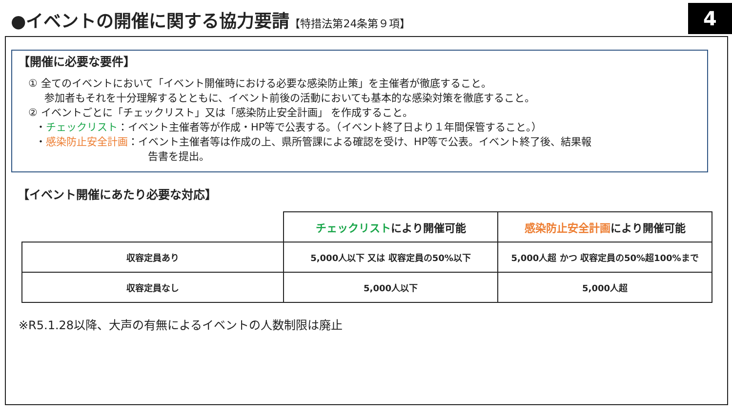●イベントの開催に関する協力要請【特措法第24条第９項】 4
【開催に必要な要件】
　① 全てのイベントにおいて「イベント開催時における必要な感染防止策」を主催者が徹底すること。
参加者もそれを十分理解するとともに、イベント前後の活動においても基本的な感染対策を徹底すること。
　② イベントごとに「チェックリスト」又は「感染防止安全計画」 を作成すること。
・チェックリスト：イベント主催者等が作成・HP等で公表する。（イベント終了日より１年間保管すること。）
・感染防止安全計画：イベント主催者等は作成の上、県所管課による確認を受け、HP等で公表。イベント終了後、結果報
告書を提出。
【イベント開催にあたり必要な対応】
| | チェックリスト により開催可能 | 感染防止安全計画 により開催可能 |
| --- | --- | --- |
| 収容定員あり | 5,000人以下 又は 収容定員の50%以下 | 5,000人超 かつ 収容定員の50%超100%まで |
| 収容定員なし | 5,000人以下 | 5,000人超 |
※R5.1.28以降、大声の有無によるイベントの人数制限は廃止